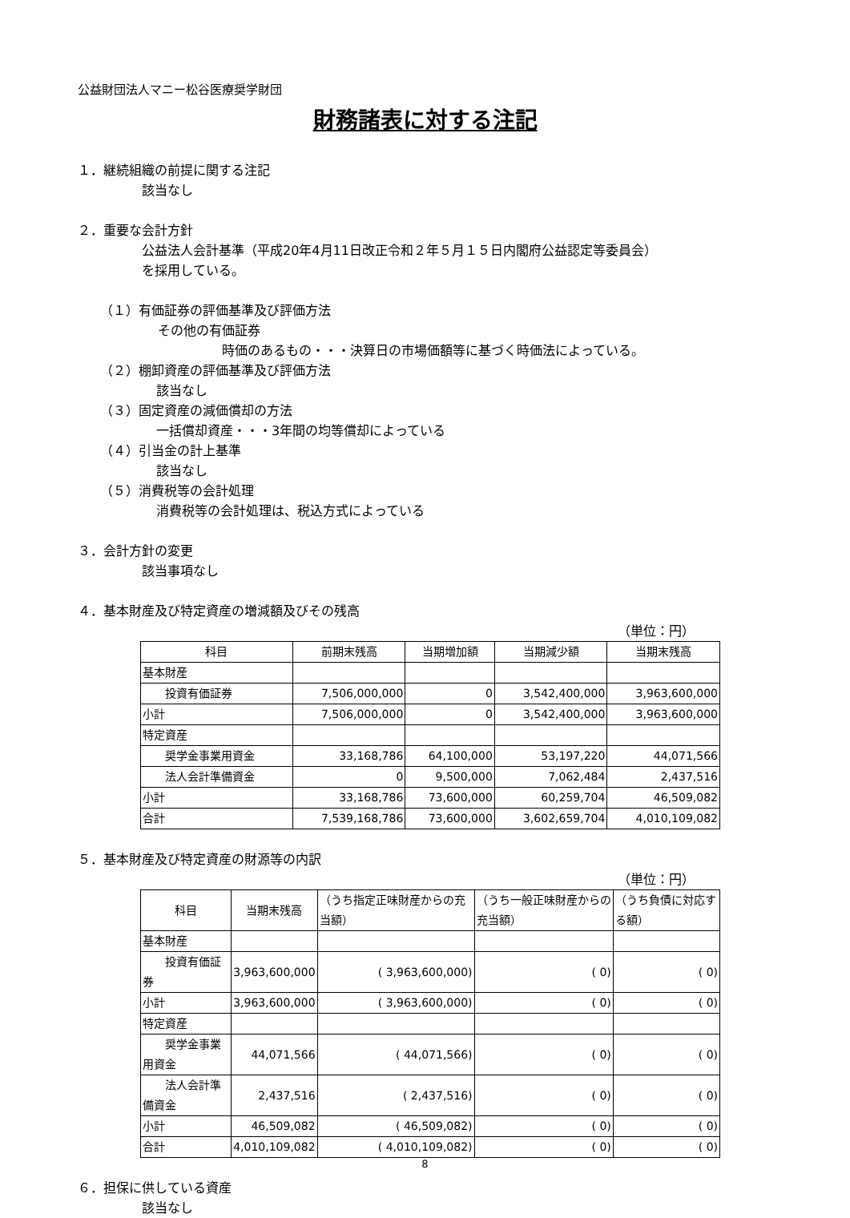公益財団法人マニー松谷医療奨学財団
財務諸表に対する注記
１．継続組織の前提に関する注記
該当なし
２．重要な会計方針
公益法人会計基準（平成20年4月11日改正令和２年５月１５日内閣府公益認定等委員会）
を採用している。
（１）有価証券の評価基準及び評価方法
その他の有価証券
時価のあるもの・・・決算日の市場価額等に基づく時価法によっている。
（２）棚卸資産の評価基準及び評価方法
該当なし
（３）固定資産の減価償却の方法
一括償却資産・・・3年間の均等償却によっている
（４）引当金の計上基準
該当なし
（５）消費税等の会計処理
消費税等の会計処理は、税込方式によっている
３．会計方針の変更
該当事項なし
４．基本財産及び特定資産の増減額及びその残高
（単位：円）
| 科目 | 前期末残高 | 当期増加額 | 当期減少額 | 当期末残高 |
| --- | --- | --- | --- | --- |
| 基本財産 | | | | |
| 投資有価証券 | 7,506,000,000 | 0 | 3,542,400,000 | 3,963,600,000 |
| 小計 | 7,506,000,000 | 0 | 3,542,400,000 | 3,963,600,000 |
| 特定資産 | | | | |
| 奨学金事業用資金 | 33,168,786 | 64,100,000 | 53,197,220 | 44,071,566 |
| 法人会計準備資金 | 0 | 9,500,000 | 7,062,484 | 2,437,516 |
| 小計 | 33,168,786 | 73,600,000 | 60,259,704 | 46,509,082 |
| 合計 | 7,539,168,786 | 73,600,000 | 3,602,659,704 | 4,010,109,082 |
５．基本財産及び特定資産の財源等の内訳
（単位：円）
| 科目 | 当期末残高 | （うち指定正味財産からの充当額） | （うち一般正味財産からの充当額） | （うち負債に対応する額） |
| --- | --- | --- | --- | --- |
| 基本財産 | | | | |
| 投資有価証券 | 3,963,600,000 | ( 3,963,600,000) | ( 0) | ( 0) |
| 小計 | 3,963,600,000 | ( 3,963,600,000) | ( 0) | ( 0) |
| 特定資産 | | | | |
| 奨学金事業用資金 | 44,071,566 | ( 44,071,566) | ( 0) | ( 0) |
| 法人会計準備資金 | 2,437,516 | ( 2,437,516) | ( 0) | ( 0) |
| 小計 | 46,509,082 | ( 46,509,082) | ( 0) | ( 0) |
| 合計 | 4,010,109,082 | ( 4,010,109,082) | ( 0) | ( 0) |
６．担保に供している資産
該当なし
8